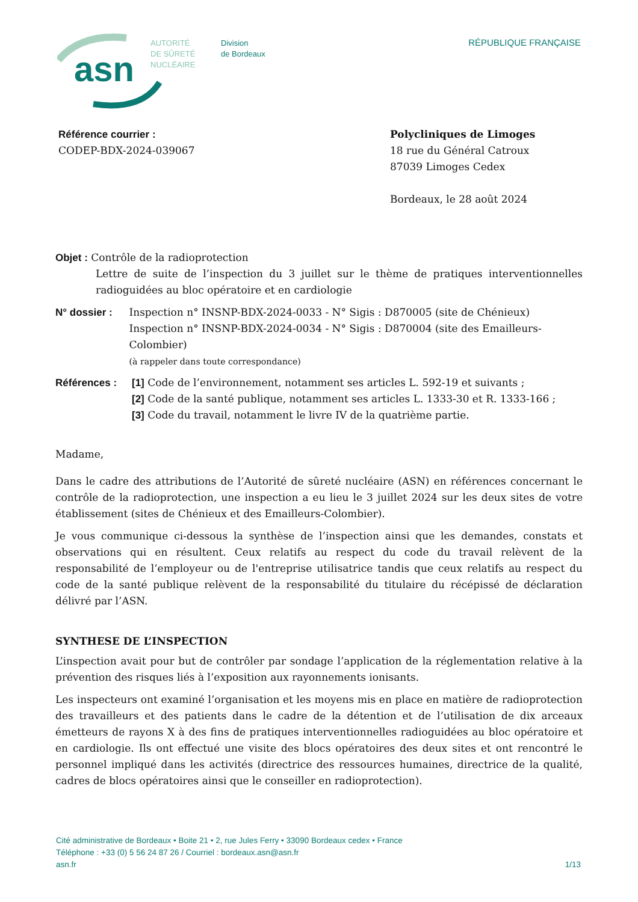asn
AUTORITÉ
DE SÛRETÉ
NUCLÉAIRE
Division
de Bordeaux
RÉPUBLIQUE FRANÇAISE
Référence courrier :
CODEP-BDX-2024-039067
Polycliniques de Limoges
18 rue du Général Catroux
87039 Limoges Cedex
Bordeaux, le 28 août 2024
Objet : Contrôle de la radioprotection
Lettre de suite de l’inspection du 3 juillet sur le thème de pratiques interventionnelles radioguidées au bloc opératoire et en cardiologie
N° dossier : Inspection n° INSNP-BDX-2024-0033 - N° Sigis : D870005 (site de Chénieux)
Inspection n° INSNP-BDX-2024-0034 - N° Sigis : D870004 (site des Emailleurs-Colombier)
(à rappeler dans toute correspondance)
Références : [1] Code de l’environnement, notamment ses articles L. 592-19 et suivants ;
[2] Code de la santé publique, notamment ses articles L. 1333-30 et R. 1333-166 ;
[3] Code du travail, notamment le livre IV de la quatrième partie.
Madame,
Dans le cadre des attributions de l’Autorité de sûreté nucléaire (ASN) en références concernant le contrôle de la radioprotection, une inspection a eu lieu le 3 juillet 2024 sur les deux sites de votre établissement (sites de Chénieux et des Emailleurs-Colombier).
Je vous communique ci-dessous la synthèse de l’inspection ainsi que les demandes, constats et observations qui en résultent. Ceux relatifs au respect du code du travail relèvent de la responsabilité de l’employeur ou de l'entreprise utilisatrice tandis que ceux relatifs au respect du code de la santé publique relèvent de la responsabilité du titulaire du récépissé de déclaration délivré par l’ASN.
SYNTHESE DE L’INSPECTION
L’inspection avait pour but de contrôler par sondage l’application de la réglementation relative à la prévention des risques liés à l’exposition aux rayonnements ionisants.
Les inspecteurs ont examiné l’organisation et les moyens mis en place en matière de radioprotection des travailleurs et des patients dans le cadre de la détention et de l’utilisation de dix arceaux émetteurs de rayons X à des fins de pratiques interventionnelles radioguidées au bloc opératoire et en cardiologie. Ils ont effectué une visite des blocs opératoires des deux sites et ont rencontré le personnel impliqué dans les activités (directrice des ressources humaines, directrice de la qualité, cadres de blocs opératoires ainsi que le conseiller en radioprotection).
Cité administrative de Bordeaux • Boite 21 • 2, rue Jules Ferry • 33090 Bordeaux cedex • France
Téléphone : +33 (0) 5 56 24 87 26 / Courriel : bordeaux.asn@asn.fr
asn.fr 1/13